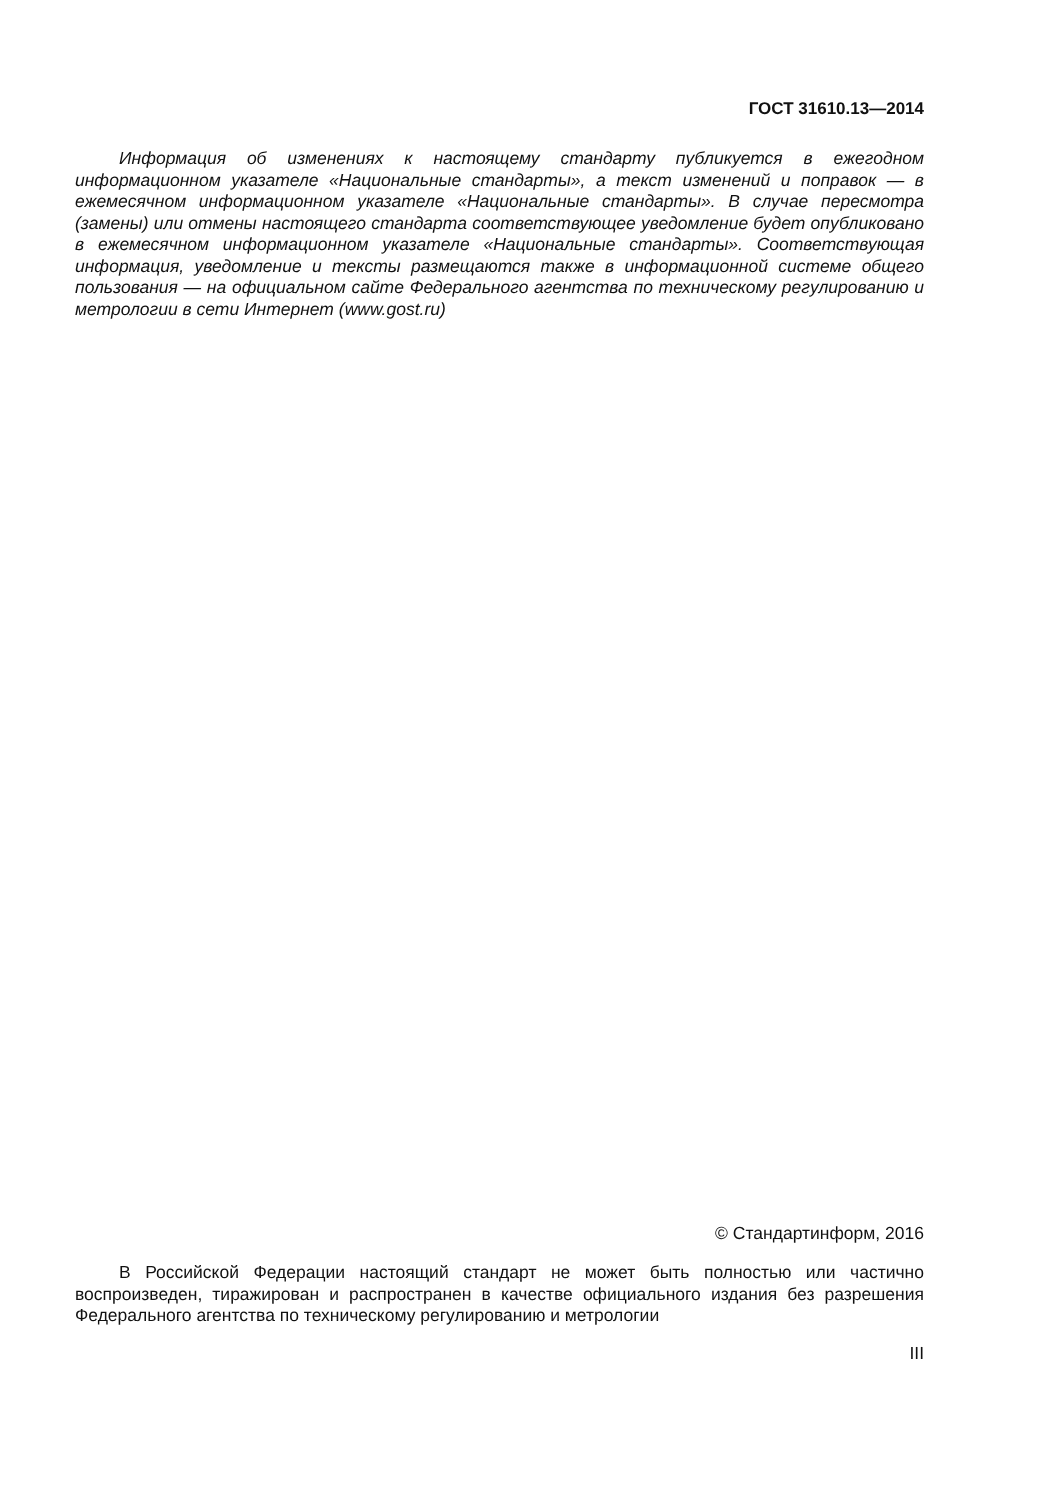ГОСТ 31610.13—2014
Информация об изменениях к настоящему стандарту публикуется в ежегодном информационном указателе «Национальные стандарты», а текст изменений и поправок — в ежемесячном информационном указателе «Национальные стандарты». В случае пересмотра (замены) или отмены настоящего стандарта соответствующее уведомление будет опубликовано в ежемесячном информационном указателе «Национальные стандарты». Соответствующая информация, уведомление и тексты размещаются также в информационной системе общего пользования — на официальном сайте Федерального агентства по техническому регулированию и метрологии в сети Интернет (www.gost.ru)
© Стандартинформ, 2016
В Российской Федерации настоящий стандарт не может быть полностью или частично воспроизведен, тиражирован и распространен в качестве официального издания без разрешения Федерального агентства по техническому регулированию и метрологии
III